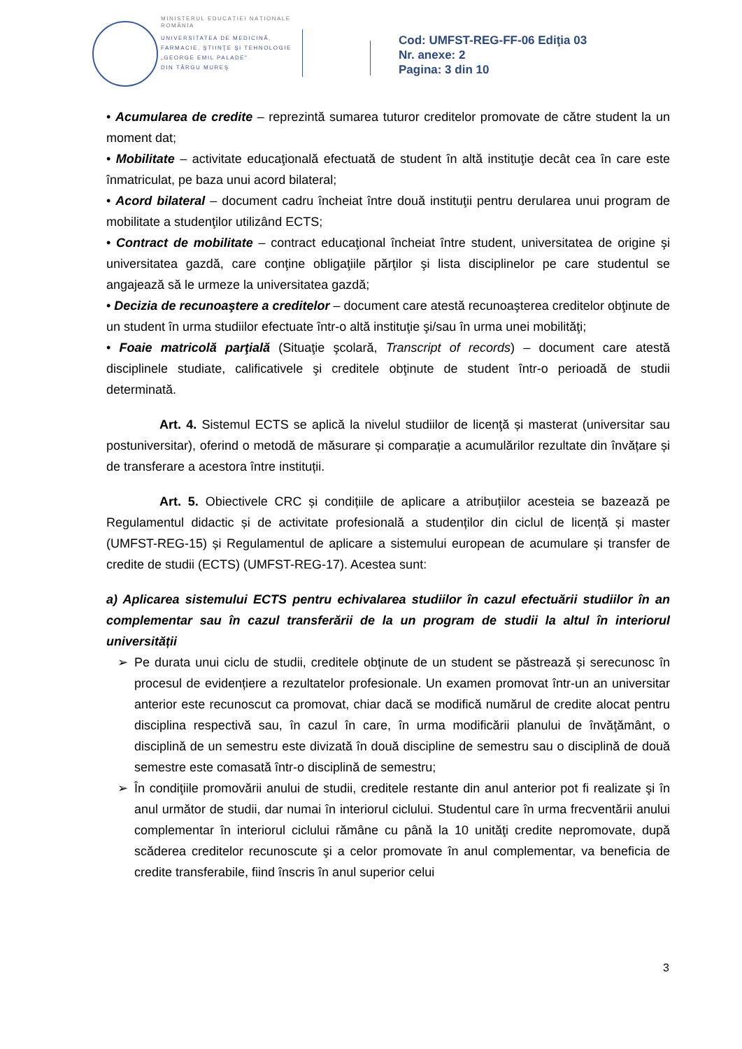MINISTERUL EDUCAȚIEI NAȚIONALE
ROMÂNIA
UNIVERSITATEA DE MEDICINĂ,
FARMACIE, ŞTIINŢE ŞI TEHNOLOGIE
„GEORGE EMIL PALADE"
DIN TÂRGU MUREŞ
Cod: UMFST-REG-FF-06 Ediţia 03
Nr. anexe: 2
Pagina: 3 din 10
• Acumularea de credite – reprezintă sumarea tuturor creditelor promovate de către student la un moment dat;
• Mobilitate – activitate educaţională efectuată de student în altă instituţie decât cea în care este înmatriculat, pe baza unui acord bilateral;
• Acord bilateral – document cadru încheiat între două instituţii pentru derularea unui program de mobilitate a studenţilor utilizând ECTS;
• Contract de mobilitate – contract educaţional încheiat între student, universitatea de origine şi universitatea gazdă, care conţine obligaţiile părţilor şi lista disciplinelor pe care studentul se angajează să le urmeze la universitatea gazdă;
• Decizia de recunoaştere a creditelor – document care atestă recunoaşterea creditelor obţinute de un student în urma studiilor efectuate într-o altă instituţie şi/sau în urma unei mobilităţi;
• Foaie matricolă parţială (Situaţie şcolară, Transcript of records) – document care atestă disciplinele studiate, calificativele şi creditele obţinute de student într-o perioadă de studii determinată.
Art. 4. Sistemul ECTS se aplică la nivelul studiilor de licenţă și masterat (universitar sau postuniversitar), oferind o metodă de măsurare și comparație a acumulărilor rezultate din învățare și de transferare a acestora între instituții.
Art. 5. Obiectivele CRC și condițiile de aplicare a atribuțiilor acesteia se bazează pe Regulamentul didactic și de activitate profesională a studenților din ciclul de licență și master (UMFST-REG-15) și Regulamentul de aplicare a sistemului european de acumulare și transfer de credite de studii (ECTS) (UMFST-REG-17). Acestea sunt:
a) Aplicarea sistemului ECTS pentru echivalarea studiilor în cazul efectuării studiilor în an complementar sau în cazul transferării de la un program de studii la altul în interiorul universității
➢ Pe durata unui ciclu de studii, creditele obţinute de un student se păstrează și serecunosc în procesul de evidențiere a rezultatelor profesionale. Un examen promovat într-un an universitar anterior este recunoscut ca promovat, chiar dacă se modifică numărul de credite alocat pentru disciplina respectivă sau, în cazul în care, în urma modificării planului de învăţământ, o disciplină de un semestru este divizată în două discipline de semestru sau o disciplină de două semestre este comasată într-o disciplină de semestru;
➢ În condiţiile promovării anului de studii, creditele restante din anul anterior pot fi realizate şi în anul următor de studii, dar numai în interiorul ciclului. Studentul care în urma frecventării anului complementar în interiorul ciclului rămâne cu până la 10 unităţi credite nepromovate, după scăderea creditelor recunoscute şi a celor promovate în anul complementar, va beneficia de credite transferabile, fiind înscris în anul superior celui
3